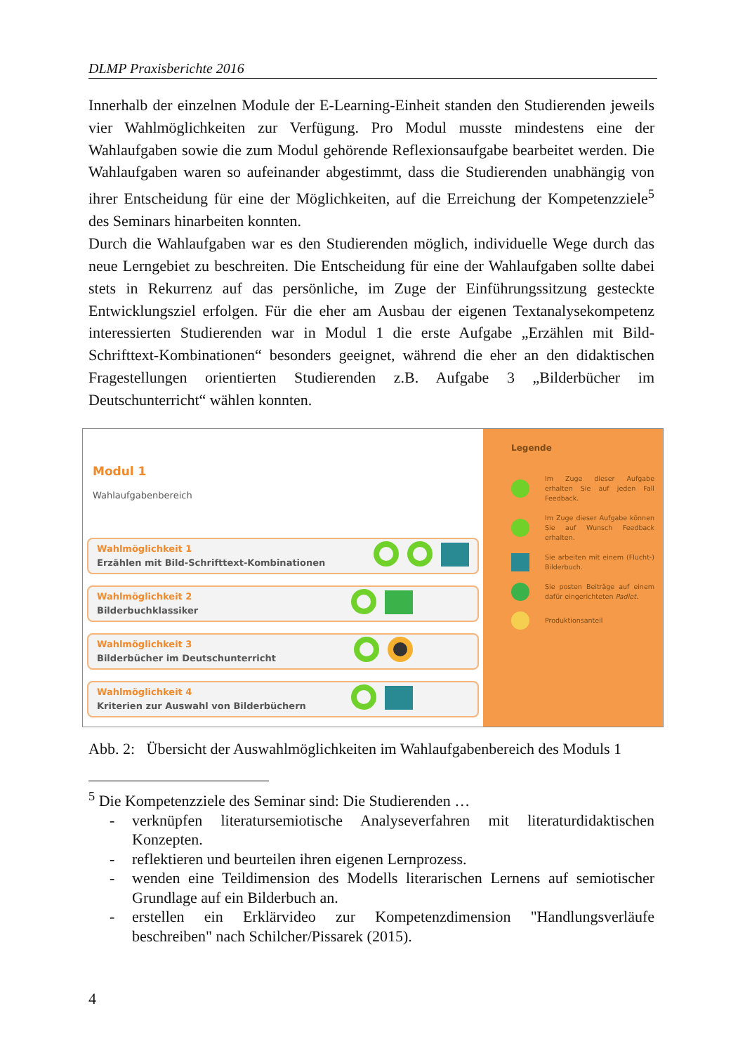DLMP Praxisberichte 2016
Innerhalb der einzelnen Module der E-Learning-Einheit standen den Studierenden jeweils vier Wahlmöglichkeiten zur Verfügung. Pro Modul musste mindestens eine der Wahlaufgaben sowie die zum Modul gehörende Reflexionsaufgabe bearbeitet werden. Die Wahlaufgaben waren so aufeinander abgestimmt, dass die Studierenden unabhängig von ihrer Entscheidung für eine der Möglichkeiten, auf die Erreichung der Kompetenzziele<sup>5</sup> des Seminars hinarbeiten konnten.
Durch die Wahlaufgaben war es den Studierenden möglich, individuelle Wege durch das neue Lerngebiet zu beschreiten. Die Entscheidung für eine der Wahlaufgaben sollte dabei stets in Rekurrenz auf das persönliche, im Zuge der Einführungssitzung gesteckte Entwicklungsziel erfolgen. Für die eher am Ausbau der eigenen Textanalysekompetenz interessierten Studierenden war in Modul 1 die erste Aufgabe „Erzählen mit Bild-Schrifttext-Kombinationen“ besonders geeignet, während die eher an den didaktischen Fragestellungen orientierten Studierenden z.B. Aufgabe 3 „Bilderbücher im Deutschunterricht“ wählen konnten.
Modul 1
Wahlaufgabenbereich
Wahlmöglichkeit 1
Erzählen mit Bild-Schrifttext-Kombinationen
Wahlmöglichkeit 2
Bilderbuchklassiker
Wahlmöglichkeit 3
Bilderbücher im Deutschunterricht
Wahlmöglichkeit 4
Kriterien zur Auswahl von Bilderbüchern
Legende
Im Zuge dieser Aufgabe erhalten Sie auf jeden Fall Feedback.
Im Zuge dieser Aufgabe können Sie auf Wunsch Feedback erhalten.
Sie arbeiten mit einem (Flucht-) Bilderbuch.
Sie posten Beiträge auf einem dafür eingerichteten Padlet.
Produktionsanteil
Abb. 2: Übersicht der Auswahlmöglichkeiten im Wahlaufgabenbereich des Moduls 1
<sup>5</sup> Die Kompetenzziele des Seminar sind: Die Studierenden …
- verknüpfen literatursemiotische Analyseverfahren mit literaturdidaktischen Konzepten.
- reflektieren und beurteilen ihren eigenen Lernprozess.
- wenden eine Teildimension des Modells literarischen Lernens auf semiotischer Grundlage auf ein Bilderbuch an.
- erstellen ein Erklärvideo zur Kompetenzdimension "Handlungsverläufe beschreiben" nach Schilcher/Pissarek (2015).
4